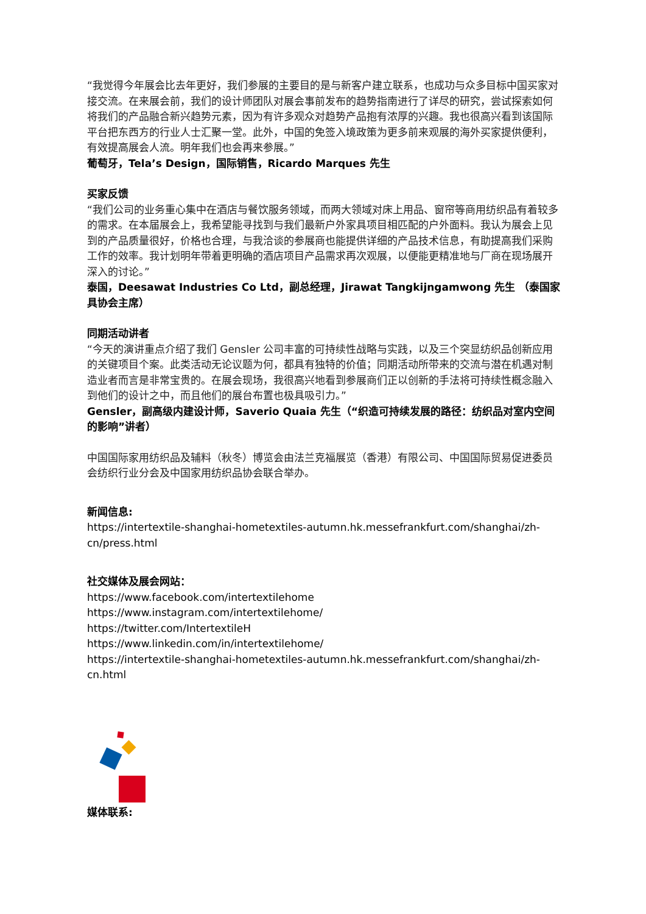“我觉得今年展会比去年更好，我们参展的主要目的是与新客户建立联系，也成功与众多目标中国买家对接交流。在来展会前，我们的设计师团队对展会事前发布的趋势指南进行了详尽的研究，尝试探索如何将我们的产品融合新兴趋势元素，因为有许多观众对趋势产品抱有浓厚的兴趣。我也很高兴看到该国际平台把东西方的行业人士汇聚一堂。此外，中国的免签入境政策为更多前来观展的海外买家提供便利，有效提高展会人流。明年我们也会再来参展。”
葡萄牙，Tela’s Design，国际销售，Ricardo Marques 先生
买家反馈
“我们公司的业务重心集中在酒店与餐饮服务领域，而两大领域对床上用品、窗帘等商用纺织品有着较多的需求。在本届展会上，我希望能寻找到与我们最新户外家具项目相匹配的户外面料。我认为展会上见到的产品质量很好，价格也合理，与我洽谈的参展商也能提供详细的产品技术信息，有助提高我们采购工作的效率。我计划明年带着更明确的酒店项目产品需求再次观展，以便能更精准地与厂商在现场展开深入的讨论。”
泰国，Deesawat Industries Co Ltd，副总经理，Jirawat Tangkijngamwong 先生 （泰国家具协会主席）
同期活动讲者
“今天的演讲重点介绍了我们 Gensler 公司丰富的可持续性战略与实践，以及三个突显纺织品创新应用的关键项目个案。此类活动无论议题为何，都具有独特的价值；同期活动所带来的交流与潜在机遇对制造业者而言是非常宝贵的。在展会现场，我很高兴地看到参展商们正以创新的手法将可持续性概念融入到他们的设计之中，而且他们的展台布置也极具吸引力。”
Gensler，副高级内建设计师，Saverio Quaia 先生（“织造可持续发展的路径：纺织品对室内空间的影响”讲者）
中国国际家用纺织品及辅料（秋冬）博览会由法兰克福展览（香港）有限公司、中国国际贸易促进委员会纺织行业分会及中国家用纺织品协会联合举办。
新闻信息:
https://intertextile-shanghai-hometextiles-autumn.hk.messefrankfurt.com/shanghai/zh-cn/press.html
社交媒体及展会网站：
https://www.facebook.com/intertextilehome
https://www.instagram.com/intertextilehome/
https://twitter.com/IntertextileH
https://www.linkedin.com/in/intertextilehome/
https://intertextile-shanghai-hometextiles-autumn.hk.messefrankfurt.com/shanghai/zh-cn.html
媒体联系: